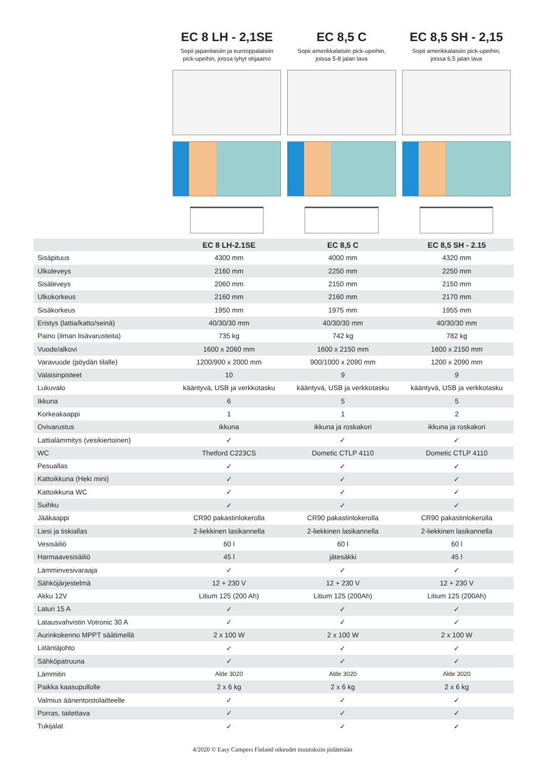EC 8 LH - 2,1SE
Sopii japanilaisiin ja eurooppalaisiin
pick-upeihin, joissa lyhyt ohjaamo
EC 8,5 C
Sopii amerikkalaisiin pick-upeihin,
joissa 5-8 jalan lava
EC 8,5 SH - 2,15
Sopii amerikkalaisiin pick-upeihin,
joissa 6,5 jalan lava
| | EC 8 LH-2.1SE | EC 8,5 C | EC 8,5 SH - 2.15 |
| --- | --- | --- | --- |
| Sisäpituus | 4300 mm | 4000 mm | 4320 mm |
| Ulkoleveys | 2160 mm | 2250 mm | 2250 mm |
| Sisäleveys | 2060 mm | 2150 mm | 2150 mm |
| Ulkokorkeus | 2160 mm | 2160 mm | 2170 mm |
| Sisäkorkeus | 1950 mm | 1975 mm | 1955 mm |
| Eristys (lattia/katto/seinä) | 40/30/30 mm | 40/30/30 mm | 40/30/30 mm |
| Paino (ilman lisävarusteita) | 735 kg | 742 kg | 782 kg |
| Vuode/alkovi | 1600 x 2060 mm | 1600 x 2150 mm | 1600 x 2150 mm |
| Varavuode (pöydän tilalle) | 1200/900 x 2000 mm | 900/1000 x 2090 mm | 1200 x 2090 mm |
| Valaisinpisteet | 10 | 9 | 9 |
| Lukuvalo | kääntyvä, USB ja verkkotasku | kääntyvä, USB ja verkkotasku | kääntyvä, USB ja verkkotasku |
| Ikkuna | 6 | 5 | 5 |
| Korkeakaappi | 1 | 1 | 2 |
| Ovivarustus | ikkuna | ikkuna ja roskakori | ikkuna ja roskakori |
| Lattialämmitys (vesikiertoinen) | ✓ | ✓ | ✓ |
| WC | Thetford C223CS | Dometic CTLP 4110 | Dometic CTLP 4110 |
| Pesuallas | ✓ | ✓ | ✓ |
| Kattoikkuna (Heki mini) | ✓ | ✓ | ✓ |
| Kattoikkuna WC | ✓ | ✓ | ✓ |
| Suihku | ✓ | ✓ | ✓ |
| Jääkaappi | CR90 pakastinlokerolla | CR90 pakastinlokerolla | CR90 pakastinlokerolla |
| Liesi ja tiskiallas | 2-liekkinen lasikannella | 2-liekkinen lasikannella | 2-liekkinen lasikannella |
| Vesisäiliö | 60 l | 60 l | 60 l |
| Harmaavesisäiliö | 45 l | jätesäkki | 45 l |
| Lämminvesivaraaja | ✓ | ✓ | ✓ |
| Sähköjärjestelmä | 12 + 230 V | 12 + 230 V | 12 + 230 V |
| Akku 12V | Litium 125 (200 Ah) | Litium 125 (200Ah) | Litium 125 (200Ah) |
| Laturi 15 A | ✓ | ✓ | ✓ |
| Latausvahvistin Votronic 30 A | ✓ | ✓ | ✓ |
| Aurinkokenno MPPT säätimellä | 2 x 100 W | 2 x 100 W | 2 x 100 W |
| Liitäntäjohto | ✓ | ✓ | ✓ |
| Sähköpatruuna | ✓ | ✓ | ✓ |
| Lämmitin | Alde 3020 | Alde 3020 | Alde 3020 |
| Paikka kaasupullolle | 2 x 6 kg | 2 x 6 kg | 2 x 6 kg |
| Valmius äänentoistolaitteelle | ✓ | ✓ | ✓ |
| Porras, taitettava | ✓ | ✓ | ✓ |
| Tukijalat | ✓ | ✓ | ✓ |
4/2020 © Easy Campers Finland oikeudet muutoksiin pidätetään